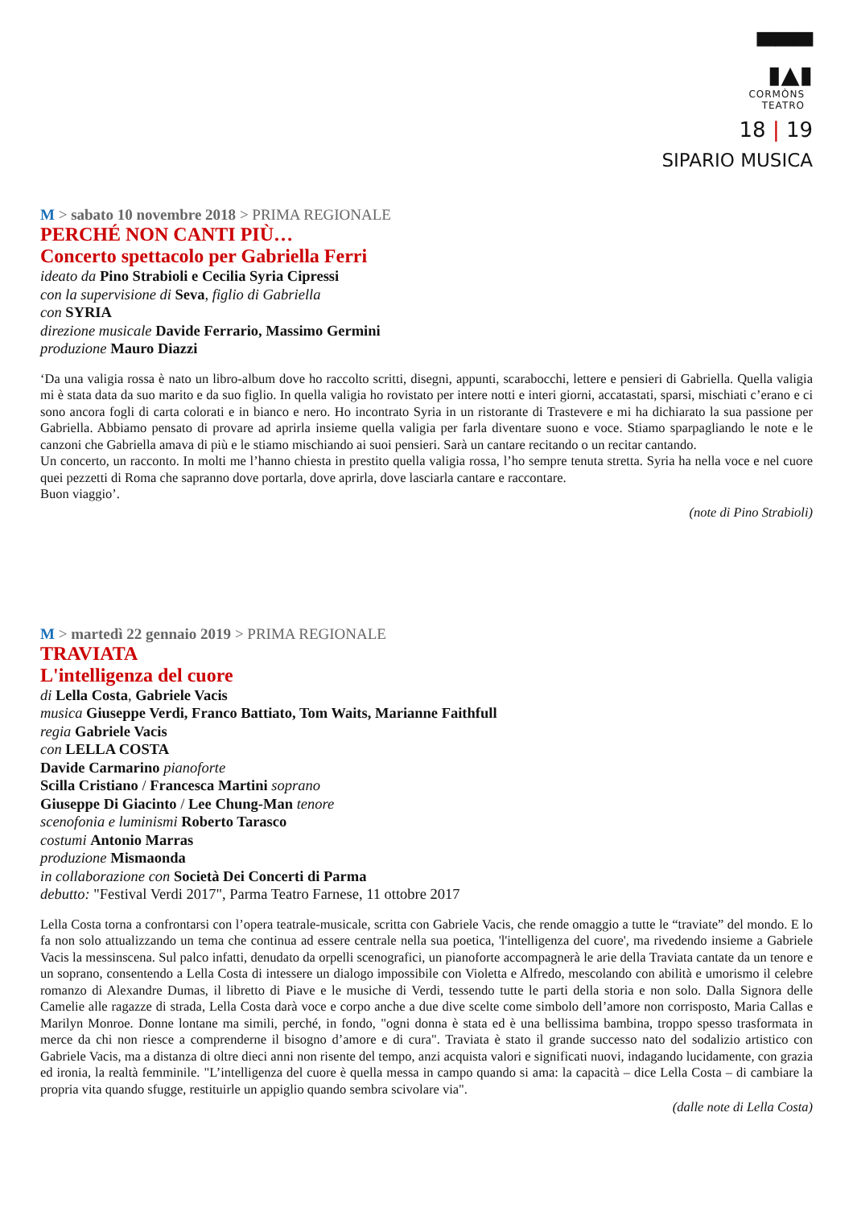▀▀▀
▮▲▮
CORMÒNS
TEATRO
18 | 19
SIPARIO MUSICA
M > sabato 10 novembre 2018 > PRIMA REGIONALE
PERCHÉ NON CANTI PIÙ…
Concerto spettacolo per Gabriella Ferri
ideato da Pino Strabioli e Cecilia Syria Cipressi
con la supervisione di Seva, figlio di Gabriella
con SYRIA
direzione musicale Davide Ferrario, Massimo Germini
produzione Mauro Diazzi
‘Da una valigia rossa è nato un libro-album dove ho raccolto scritti, disegni, appunti, scarabocchi, lettere e pensieri di Gabriella. Quella valigia mi è stata data da suo marito e da suo figlio. In quella valigia ho rovistato per intere notti e interi giorni, accatastati, sparsi, mischiati c’erano e ci sono ancora fogli di carta colorati e in bianco e nero. Ho incontrato Syria in un ristorante di Trastevere e mi ha dichiarato la sua passione per Gabriella. Abbiamo pensato di provare ad aprirla insieme quella valigia per farla diventare suono e voce. Stiamo sparpagliando le note e le canzoni che Gabriella amava di più e le stiamo mischiando ai suoi pensieri. Sarà un cantare recitando o un recitar cantando.
Un concerto, un racconto. In molti me l’hanno chiesta in prestito quella valigia rossa, l’ho sempre tenuta stretta. Syria ha nella voce e nel cuore quei pezzetti di Roma che sapranno dove portarla, dove aprirla, dove lasciarla cantare e raccontare.
Buon viaggio’.
(note di Pino Strabioli)
M > martedì 22 gennaio 2019 > PRIMA REGIONALE
TRAVIATA
L'intelligenza del cuore
di Lella Costa, Gabriele Vacis
musica Giuseppe Verdi, Franco Battiato, Tom Waits, Marianne Faithfull
regia Gabriele Vacis
con LELLA COSTA
Davide Carmarino pianoforte
Scilla Cristiano / Francesca Martini soprano
Giuseppe Di Giacinto / Lee Chung-Man tenore
scenofonia e luminismi Roberto Tarasco
costumi Antonio Marras
produzione Mismaonda
in collaborazione con Società Dei Concerti di Parma
debutto: "Festival Verdi 2017", Parma Teatro Farnese, 11 ottobre 2017
Lella Costa torna a confrontarsi con l’opera teatrale-musicale, scritta con Gabriele Vacis, che rende omaggio a tutte le “traviate” del mondo. E lo fa non solo attualizzando un tema che continua ad essere centrale nella sua poetica, 'l'intelligenza del cuore', ma rivedendo insieme a Gabriele Vacis la messinscena. Sul palco infatti, denudato da orpelli scenografici, un pianoforte accompagnerà le arie della Traviata cantate da un tenore e un soprano, consentendo a Lella Costa di intessere un dialogo impossibile con Violetta e Alfredo, mescolando con abilità e umorismo il celebre romanzo di Alexandre Dumas, il libretto di Piave e le musiche di Verdi, tessendo tutte le parti della storia e non solo. Dalla Signora delle Camelie alle ragazze di strada, Lella Costa darà voce e corpo anche a due dive scelte come simbolo dell’amore non corrisposto, Maria Callas e Marilyn Monroe. Donne lontane ma simili, perché, in fondo, "ogni donna è stata ed è una bellissima bambina, troppo spesso trasformata in merce da chi non riesce a comprenderne il bisogno d’amore e di cura". Traviata è stato il grande successo nato del sodalizio artistico con Gabriele Vacis, ma a distanza di oltre dieci anni non risente del tempo, anzi acquista valori e significati nuovi, indagando lucidamente, con grazia ed ironia, la realtà femminile. "L’intelligenza del cuore è quella messa in campo quando si ama: la capacità – dice Lella Costa – di cambiare la propria vita quando sfugge, restituirle un appiglio quando sembra scivolare via".
(dalle note di Lella Costa)